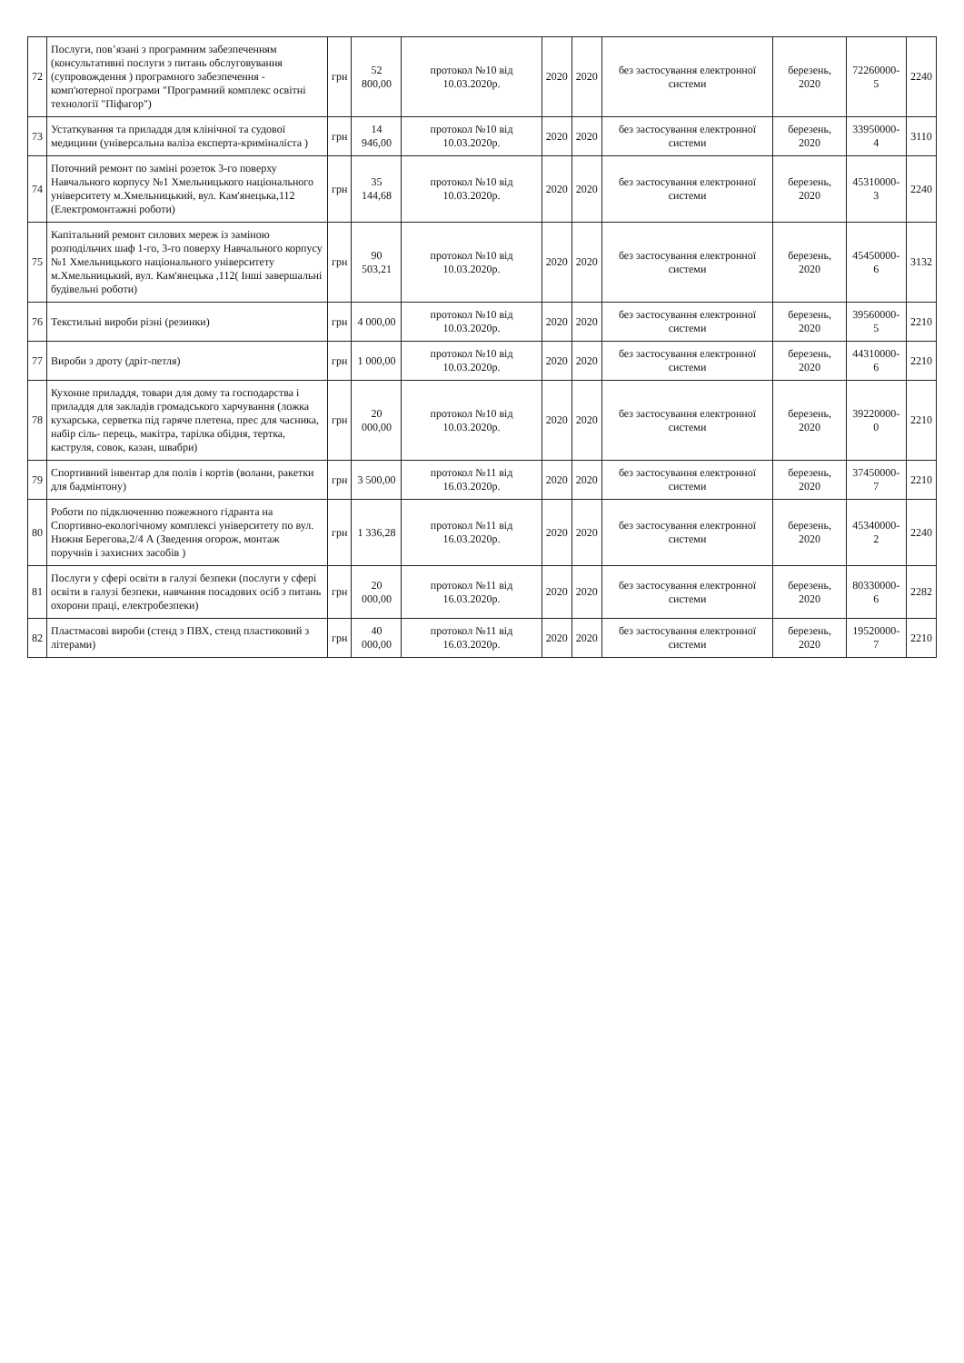| 72 | Послуги, пов’язані з програмним забезпеченням (консультативні послуги з питань обслуговування (супровождення ) програмного забезпечення - комп'ютерної програми "Програмний комплекс освітні технології "Піфагор") | грн | 52 800,00 | протокол №10 від 10.03.2020р. | 2020 | 2020 | без застосування електронної системи | березень, 2020 | 72260000-5 | 2240 |
| 73 | Устаткування та приладдя для клінічної та судової медицини (універсальна валіза експерта-криміналіста ) | грн | 14 946,00 | протокол №10 від 10.03.2020р. | 2020 | 2020 | без застосування електронної системи | березень, 2020 | 33950000-4 | 3110 |
| 74 | Поточний ремонт по заміні розеток 3-го поверху Навчального корпусу №1 Хмельницького національного університету м.Хмельницький, вул. Кам'янецька,112 (Електромонтажні роботи) | грн | 35 144,68 | протокол №10 від 10.03.2020р. | 2020 | 2020 | без застосування електронної системи | березень, 2020 | 45310000-3 | 2240 |
| 75 | Капітальний ремонт силових мереж із заміною розподільчих шаф 1-го, 3-го поверху Навчального корпусу №1 Хмельницького національного університету м.Хмельницький, вул. Кам'янецька ,112( Інші завершальні будівельні роботи) | грн | 90 503,21 | протокол №10 від 10.03.2020р. | 2020 | 2020 | без застосування електронної системи | березень, 2020 | 45450000-6 | 3132 |
| 76 | Текстильні вироби різні (резинки) | грн | 4 000,00 | протокол №10 від 10.03.2020р. | 2020 | 2020 | без застосування електронної системи | березень, 2020 | 39560000-5 | 2210 |
| 77 | Вироби з дроту (дріт-петля) | грн | 1 000,00 | протокол №10 від 10.03.2020р. | 2020 | 2020 | без застосування електронної системи | березень, 2020 | 44310000-6 | 2210 |
| 78 | Кухонне приладдя, товари для дому та господарства і приладдя для закладів громадського харчування (ложка кухарська, серветка під гаряче плетена, прес для часника, набір сіль- перець, макітра, тарілка обідня, тертка, каструля, совок, казан, швабри) | грн | 20 000,00 | протокол №10 від 10.03.2020р. | 2020 | 2020 | без застосування електронної системи | березень, 2020 | 39220000-0 | 2210 |
| 79 | Спортивний інвентар для полів і кортів (волани, ракетки для бадмінтону) | грн | 3 500,00 | протокол №11 від 16.03.2020р. | 2020 | 2020 | без застосування електронної системи | березень, 2020 | 37450000-7 | 2210 |
| 80 | Роботи по підключенню пожежного гідранта на Спортивно-екологічному комплексі університету по вул. Нижня Берегова,2/4 А (Зведення огорож, монтаж поручнів і захисних засобів ) | грн | 1 336,28 | протокол №11 від 16.03.2020р. | 2020 | 2020 | без застосування електронної системи | березень, 2020 | 45340000-2 | 2240 |
| 81 | Послуги у сфері освіти в галузі безпеки (послуги у сфері освіти в галузі безпеки, навчання посадових осіб з питань охорони праці, електробезпеки) | грн | 20 000,00 | протокол №11 від 16.03.2020р. | 2020 | 2020 | без застосування електронної системи | березень, 2020 | 80330000-6 | 2282 |
| 82 | Пластмасові вироби (стенд з ПВХ, стенд пластиковий з літерами) | грн | 40 000,00 | протокол №11 від 16.03.2020р. | 2020 | 2020 | без застосування електронної системи | березень, 2020 | 19520000-7 | 2210 |